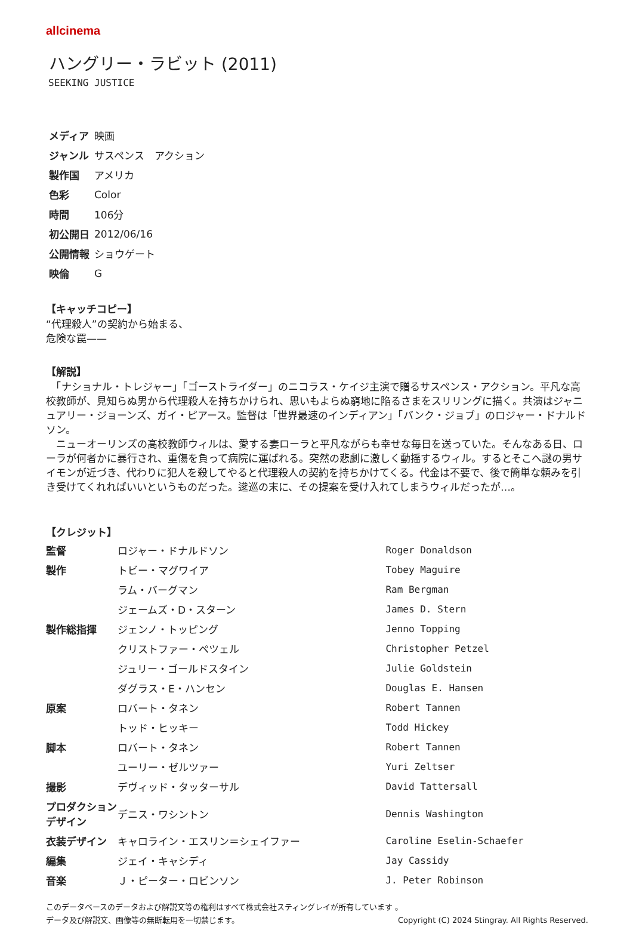allcinema
ハングリー・ラビット (2011)
SEEKING JUSTICE
| メディア | 映画 |
| ジャンル | サスペンス アクション |
| 製作国 | アメリカ |
| 色彩 | Color |
| 時間 | 106分 |
| 初公開日 | 2012/06/16 |
| 公開情報 | ショウゲート |
| 映倫 | G |
【キャッチコピー】
“代理殺人”の契約から始まる、
危険な罠——
【解説】
　「ナショナル・トレジャー」「ゴーストライダー」のニコラス・ケイジ主演で贈るサスペンス・アクション。平凡な高校教師が、見知らぬ男から代理殺人を持ちかけられ、思いもよらぬ窮地に陥るさまをスリリングに描く。共演はジャニュアリー・ジョーンズ、ガイ・ピアース。監督は「世界最速のインディアン」「バンク・ジョブ」のロジャー・ドナルドソン。
　ニューオーリンズの高校教師ウィルは、愛する妻ローラと平凡ながらも幸せな毎日を送っていた。そんなある日、ローラが何者かに暴行され、重傷を負って病院に運ばれる。突然の悲劇に激しく動揺するウィル。するとそこへ謎の男サイモンが近づき、代わりに犯人を殺してやると代理殺人の契約を持ちかけてくる。代金は不要で、後で簡単な頼みを引き受けてくれればいいというものだった。逡巡の末に、その提案を受け入れてしまうウィルだったが…。
【クレジット】
| 監督 | ロジャー・ドナルドソン | Roger Donaldson |
| 製作 | トビー・マグワイア | Tobey Maguire |
| | ラム・バーグマン | Ram Bergman |
| | ジェームズ・D・スターン | James D. Stern |
| 製作総指揮 | ジェンノ・トッピング | Jenno Topping |
| | クリストファー・ペツェル | Christopher Petzel |
| | ジュリー・ゴールドスタイン | Julie Goldstein |
| | ダグラス・E・ハンセン | Douglas E. Hansen |
| 原案 | ロバート・タネン | Robert Tannen |
| | トッド・ヒッキー | Todd Hickey |
| 脚本 | ロバート・タネン | Robert Tannen |
| | ユーリー・ゼルツァー | Yuri Zeltser |
| 撮影 | デヴィッド・タッターサル | David Tattersall |
| プロダクションデザイン | デニス・ワシントン | Dennis Washington |
| 衣装デザイン | キャロライン・エスリン＝シェイファー | Caroline Eselin-Schaefer |
| 編集 | ジェイ・キャシディ | Jay Cassidy |
| 音楽 | Ｊ・ピーター・ロビンソン | J. Peter Robinson |
このデータベースのデータおよび解説文等の権利はすべて株式会社スティングレイが所有しています 。
データ及び解説文、画像等の無断転用を一切禁じます。 Copyright (C) 2024 Stingray. All Rights Reserved.